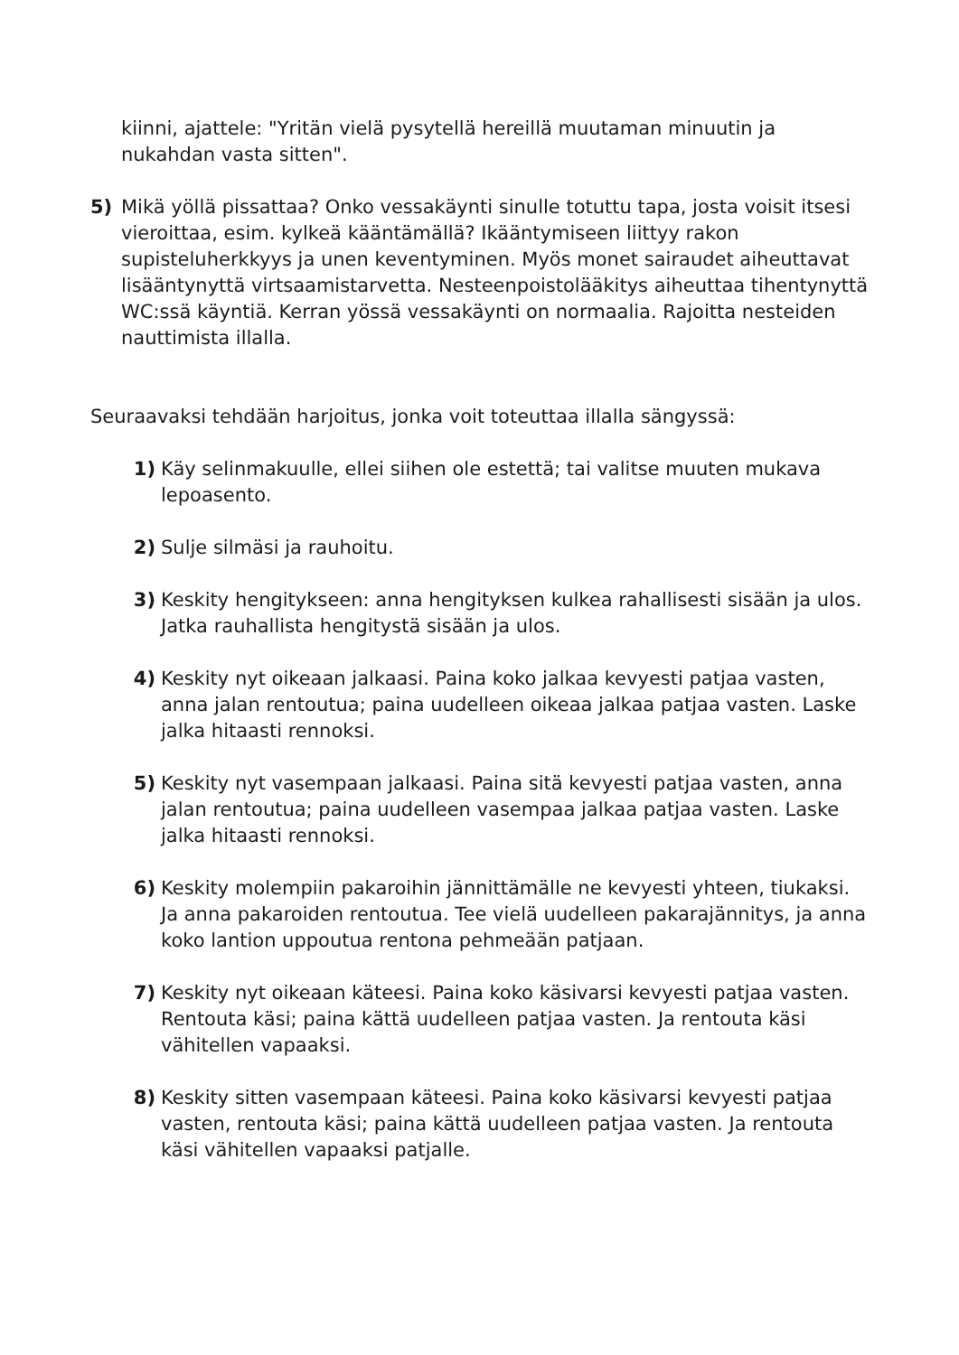kiinni, ajattele: "Yritän vielä pysytellä hereillä muutaman minuutin ja nukahdan vasta sitten".
5) Mikä yöllä pissattaa? Onko vessakäynti sinulle totuttu tapa, josta voisit itsesi vieroittaa, esim. kylkeä kääntämällä? Ikääntymiseen liittyy rakon supisteluherkkyys ja unen keventyminen. Myös monet sairaudet aiheuttavat lisääntynyttä virtsaamistarvetta. Nesteenpoistolääkitys aiheuttaa tihentynyttä WC:ssä käyntiä. Kerran yössä vessakäynti on normaalia. Rajoitta nesteiden nauttimista illalla.
Seuraavaksi tehdään harjoitus, jonka voit toteuttaa illalla sängyssä:
1) Käy selinmakuulle, ellei siihen ole estettä; tai valitse muuten mukava lepoasento.
2) Sulje silmäsi ja rauhoitu.
3) Keskity hengitykseen: anna hengityksen kulkea rahallisesti sisään ja ulos. Jatka rauhallista hengitystä sisään ja ulos.
4) Keskity nyt oikeaan jalkaasi. Paina koko jalkaa kevyesti patjaa vasten, anna jalan rentoutua; paina uudelleen oikeaa jalkaa patjaa vasten. Laske jalka hitaasti rennoksi.
5) Keskity nyt vasempaan jalkaasi. Paina sitä kevyesti patjaa vasten, anna jalan rentoutua; paina uudelleen vasempaa jalkaa patjaa vasten. Laske jalka hitaasti rennoksi.
6) Keskity molempiin pakaroihin jännittämälle ne kevyesti yhteen, tiukaksi. Ja anna pakaroiden rentoutua. Tee vielä uudelleen pakarajännitys, ja anna koko lantion uppoutua rentona pehmeään patjaan.
7) Keskity nyt oikeaan käteesi. Paina koko käsivarsi kevyesti patjaa vasten. Rentouta käsi; paina kättä uudelleen patjaa vasten. Ja rentouta käsi vähitellen vapaaksi.
8) Keskity sitten vasempaan käteesi. Paina koko käsivarsi kevyesti patjaa vasten, rentouta käsi; paina kättä uudelleen patjaa vasten. Ja rentouta käsi vähitellen vapaaksi patjalle.